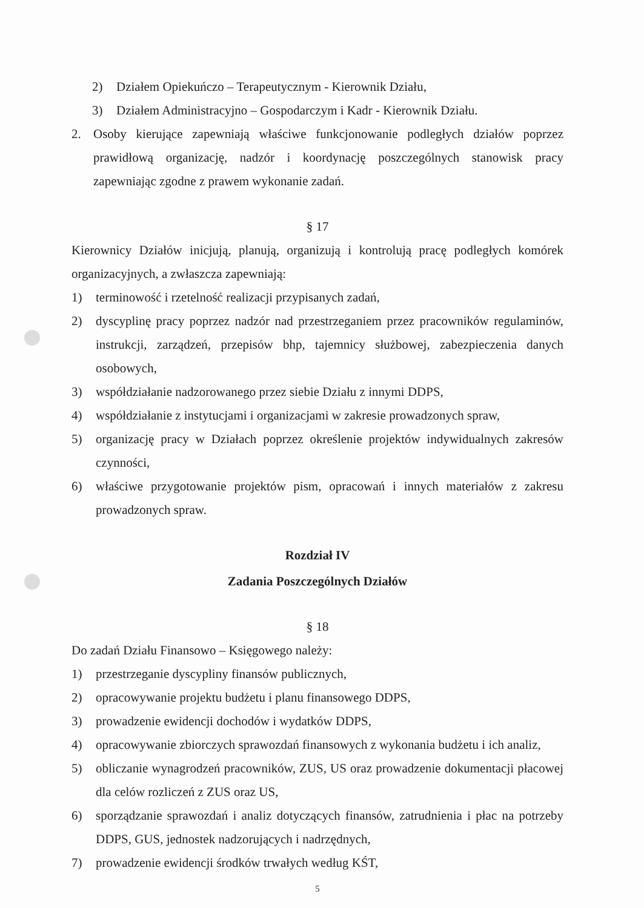2) Działem Opiekuńczo – Terapeutycznym - Kierownik Działu,
3) Działem Administracyjno – Gospodarczym i Kadr - Kierownik Działu.
2. Osoby kierujące zapewniają właściwe funkcjonowanie podległych działów poprzez prawidłową organizację, nadzór i koordynację poszczególnych stanowisk pracy zapewniając zgodne z prawem wykonanie zadań.
§ 17
Kierownicy Działów inicjują, planują, organizują i kontrolują pracę podległych komórek organizacyjnych, a zwłaszcza zapewniają:
1) terminowość i rzetelność realizacji przypisanych zadań,
2) dyscyplinę pracy poprzez nadzór nad przestrzeganiem przez pracowników regulaminów, instrukcji, zarządzeń, przepisów bhp, tajemnicy służbowej, zabezpieczenia danych osobowych,
3) współdziałanie nadzorowanego przez siebie Działu z innymi DDPS,
4) współdziałanie z instytucjami i organizacjami w zakresie prowadzonych spraw,
5) organizację pracy w Działach poprzez określenie projektów indywidualnych zakresów czynności,
6) właściwe przygotowanie projektów pism, opracowań i innych materiałów z zakresu prowadzonych spraw.
Rozdział IV
Zadania Poszczególnych Działów
§ 18
Do zadań Działu Finansowo – Księgowego należy:
1) przestrzeganie dyscypliny finansów publicznych,
2) opracowywanie projektu budżetu i planu finansowego DDPS,
3) prowadzenie ewidencji dochodów i wydatków DDPS,
4) opracowywanie zbiorczych sprawozdań finansowych z wykonania budżetu i ich analiz,
5) obliczanie wynagrodzeń pracowników, ZUS, US oraz prowadzenie dokumentacji płacowej dla celów rozliczeń z ZUS oraz US,
6) sporządzanie sprawozdań i analiz dotyczących finansów, zatrudnienia i płac na potrzeby DDPS, GUS, jednostek nadzorujących i nadrzędnych,
7) prowadzenie ewidencji środków trwałych według KŚT,
5